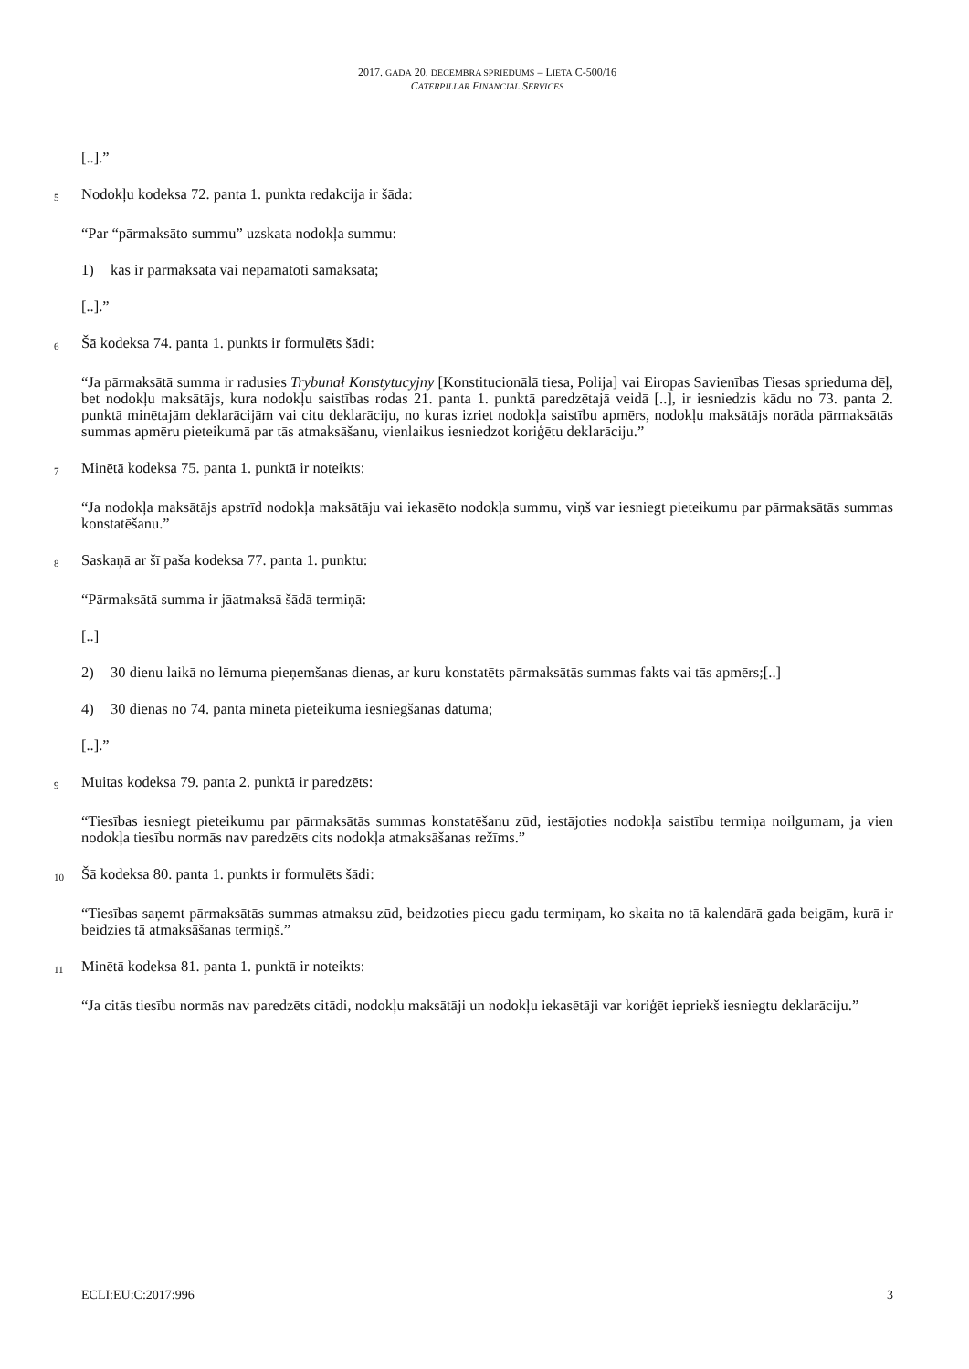2017. GADA 20. DECEMBRA SPRIEDUMS – LIETA C-500/16
CATERPILLAR FINANCIAL SERVICES
[..].”
5 Nodokļu kodeksa 72. panta 1. punkta redakcija ir šāda:
“Par “pārmaksāto summu” uzskata nodokļa summu:
1) kas ir pārmaksāta vai nepamatoti samaksāta;
[..].”
6 Šā kodeksa 74. panta 1. punkts ir formulēts šādi:
“Ja pārmaksātā summa ir radusies Trybunał Konstytucyjny [Konstitucionālā tiesa, Polija] vai Eiropas Savienības Tiesas sprieduma dēļ, bet nodokļu maksātājs, kura nodokļu saistības rodas 21. panta 1. punktā paredzētajā veidā [..], ir iesniedzis kādu no 73. panta 2. punktā minētajām deklarācijām vai citu deklarāciju, no kuras izriet nodokļa saistību apmērs, nodokļu maksātājs norāda pārmaksātās summas apmēru pieteikumā par tās atmaksāšanu, vienlaikus iesniedzot koriģētu deklarāciju.”
7 Minētā kodeksa 75. panta 1. punktā ir noteikts:
“Ja nodokļa maksātājs apstrīd nodokļa maksātāju vai iekasēto nodokļa summu, viņš var iesniegt pieteikumu par pārmaksātās summas konstatēšanu.”
8 Saskaņā ar šī paša kodeksa 77. panta 1. punktu:
“Pārmaksātā summa ir jāatmaksā šādā termiņā:
[..]
2) 30 dienu laikā no lēmuma pieņemšanas dienas, ar kuru konstatēts pārmaksātās summas fakts vai tās apmērs;[..]
4) 30 dienas no 74. pantā minētā pieteikuma iesniegšanas datuma;
[..].”
9 Muitas kodeksa 79. panta 2. punktā ir paredzēts:
“Tiesības iesniegt pieteikumu par pārmaksātās summas konstatēšanu zūd, iestājoties nodokļa saistību termiņa noilgumam, ja vien nodokļa tiesību normās nav paredzēts cits nodokļa atmaksāšanas režīms.”
10 Šā kodeksa 80. panta 1. punkts ir formulēts šādi:
“Tiesības saņemt pārmaksātās summas atmaksu zūd, beidzoties piecu gadu termiņam, ko skaita no tā kalendārā gada beigām, kurā ir beidzies tā atmaksāšanas termiņš.”
11 Minētā kodeksa 81. panta 1. punktā ir noteikts:
“Ja citās tiesību normās nav paredzēts citādi, nodokļu maksātāji un nodokļu iekasētāji var koriģēt iepriekš iesniegtu deklarāciju.”
ECLI:EU:C:2017:996 3